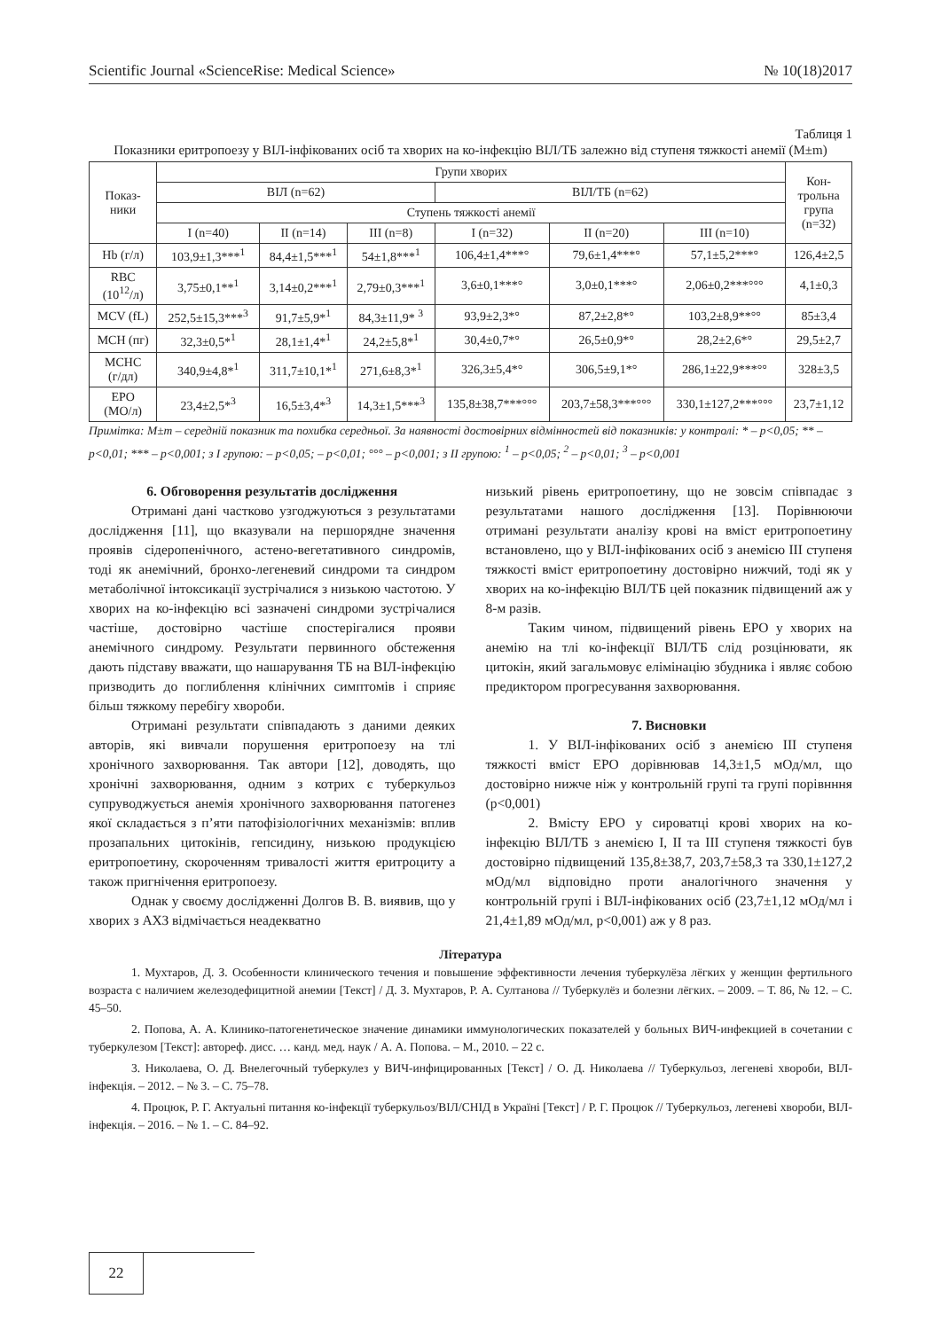Scientific Journal «ScienceRise: Medical Science» № 10(18)2017
Таблиця 1
Показники еритропоезу у ВІЛ-інфікованих осіб та хворих на ко-інфекцію ВІЛ/ТБ залежно від ступеня тяжкості анемії (M±m)
| Показ- ники | Групи хворих | | | | | | Кон- трольна група (n=32) |
| --- | --- | --- | --- | --- | --- | --- | --- |
| | ВІЛ (n=62) | | | ВІЛ/ТБ (n=62) | | | |
| | Ступень тяжкості анемії | | | | | | |
| | I (n=40) | II (n=14) | III (n=8) | I (n=32) | II (n=20) | III (n=10) | |
| Hb (г/л) | 103,9±1,3***<sup>1</sup> | 84,4±1,5***<sup>1</sup> | 54±1,8***<sup>1</sup> | 106,4±1,4***° | 79,6±1,4***° | 57,1±5,2***° | 126,4±2,5 |
| RBC (10<sup>12</sup>/л) | 3,75±0,1**<sup>1</sup> | 3,14±0,2***<sup>1</sup> | 2,79±0,3***<sup>1</sup> | 3,6±0,1***° | 3,0±0,1***° | 2,06±0,2***°°° | 4,1±0,3 |
| MCV (fL) | 252,5±15,3***<sup>3</sup> | 91,7±5,9*<sup>1</sup> | 84,3±11,9* <sup>3</sup> | 93,9±2,3*° | 87,2±2,8*° | 103,2±8,9**°° | 85±3,4 |
| MCH (пг) | 32,3±0,5*<sup>1</sup> | 28,1±1,4*<sup>1</sup> | 24,2±5,8*<sup>1</sup> | 30,4±0,7*° | 26,5±0,9*° | 28,2±2,6*° | 29,5±2,7 |
| MCHC (г/дл) | 340,9±4,8*<sup>1</sup> | 311,7±10,1*<sup>1</sup> | 271,6±8,3*<sup>1</sup> | 326,3±5,4*° | 306,5±9,1*° | 286,1±22,9***°° | 328±3,5 |
| EPO (МО/л) | 23,4±2,5*<sup>3</sup> | 16,5±3,4*<sup>3</sup> | 14,3±1,5***<sup>3</sup> | 135,8±38,7***°°° | 203,7±58,3***°°° | 330,1±127,2***°°° | 23,7±1,12 |
Примітка: M±m – середній показник та похибка середньої. За наявності достовірних відмінностей від показників: у контролі: * – p<0,05; ** – p<0,01; *** – p<0,001; з I групою: – p<0,05; – p<0,01; °°° – p<0,001; з II групою: <sup>1</sup> – p<0,05; <sup>2</sup> – p<0,01; <sup>3</sup> – p<0,001
6. Обговорення результатів дослідження
Отримані дані частково узгоджуються з результатами дослідження [11], що вказували на першорядне значення проявів сідеропенічного, астено-вегетативного синдромів, тоді як анемічний, бронхо-легеневий синдроми та синдром метаболічної інтоксикації зустрічалися з низькою частотою. У хворих на ко-інфекцію всі зазначені синдроми зустрічалися частіше, достовірно частіше спостерігалися прояви анемічного синдрому. Результати первинного обстеження дають підставу вважати, що нашарування ТБ на ВІЛ-інфекцію призводить до поглиблення клінічних симптомів і сприяє більш тяжкому перебігу хвороби.
Отримані результати співпадають з даними деяких авторів, які вивчали порушення еритропоезу на тлі хронічного захворювання. Так автори [12], доводять, що хронічні захворювання, одним з котрих є туберкульоз супруводжується анемія хронічного захворювання патогенез якої складається з п’яти патофізіологічних механізмів: вплив прозапальних цитокінів, гепсидину, низькою продукцією еритропоетину, скороченням тривалості життя еритроциту а також пригнічення еритропоезу.
Однак у своєму дослідженні Долгов В. В. виявив, що у хворих з АХЗ відмічається неадекватно
низький рівень еритропоетину, що не зовсім співпадає з результатами нашого дослідження [13]. Порівнюючи отримані результати аналізу крові на вміст еритропоетину встановлено, що у ВІЛ-інфікованих осіб з анемією III ступеня тяжкості вміст еритропоетину достовірно нижчий, тоді як у хворих на ко-інфекцію ВІЛ/ТБ цей показник підвищений аж у 8-м разів.
Таким чином, підвищений рівень EPO у хворих на анемію на тлі ко-інфекції ВІЛ/ТБ слід розцінювати, як цитокін, який загальмовує елімінацію збудника і являє собою предиктором прогресування захворювання.
7. Висновки
1. У ВІЛ-інфікованих осіб з анемією III ступеня тяжкості вміст EPO дорівнював 14,3±1,5 мОд/мл, що достовірно нижче ніж у контрольній групі та групі порівнння (p<0,001)
2. Вмісту EPO у сироватці крові хворих на ко-інфекцію ВІЛ/ТБ з анемією I, II та III ступеня тяжкості був достовірно підвищений 135,8±38,7, 203,7±58,3 та 330,1±127,2 мОд/мл відповідно проти аналогічного значення у контрольній групі і ВІЛ-інфікованих осіб (23,7±1,12 мОд/мл і 21,4±1,89 мОд/мл, p<0,001) аж у 8 раз.
Література
1. Мухтаров, Д. З. Особенности клинического течения и повышение эффективности лечения туберкулёза лёгких у женщин фертильного возраста с наличием железодефицитной анемии [Текст] / Д. З. Мухтаров, Р. А. Султанова // Туберкулёз и болезни лёгких. – 2009. – Т. 86, № 12. – С. 45–50.
2. Попова, А. А. Клинико-патогенетическое значение динамики иммунологических показателей у больных ВИЧ-инфекцией в сочетании с туберкулезом [Текст]: автореф. дисс. … канд. мед. наук / А. А. Попова. – М., 2010. – 22 с.
3. Николаева, О. Д. Внелегочный туберкулез у ВИЧ-инфицированных [Текст] / О. Д. Николаева // Туберкульоз, легеневі хвороби, ВІЛ-інфекція. – 2012. – № 3. – С. 75–78.
4. Процюк, Р. Г. Актуальні питання ко-інфекції туберкульоз/ВІЛ/СНІД в Україні [Текст] / Р. Г. Процюк // Туберкульоз, легеневі хвороби, ВІЛ-інфекція. – 2016. – № 1. – С. 84–92.
22